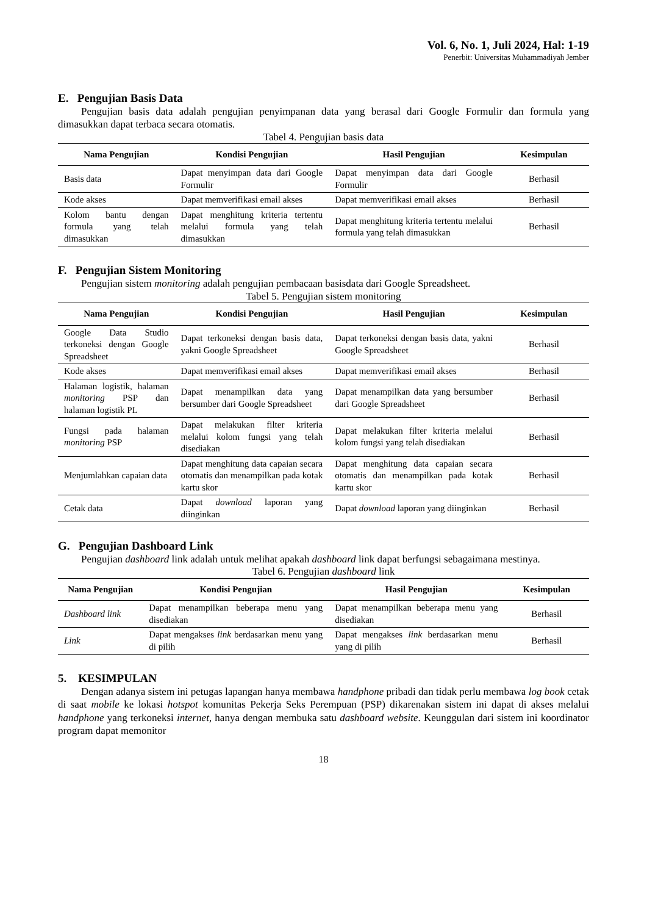Vol. 6, No. 1, Juli 2024, Hal: 1-19
Penerbit: Universitas Muhammadiyah Jember
E. Pengujian Basis Data
Pengujian basis data adalah pengujian penyimpanan data yang berasal dari Google Formulir dan formula yang dimasukkan dapat terbaca secara otomatis.
Tabel 4. Pengujian basis data
| Nama Pengujian | Kondisi Pengujian | Hasil Pengujian | Kesimpulan |
| --- | --- | --- | --- |
| Basis data | Dapat menyimpan data dari Google Formulir | Dapat menyimpan data dari Google Formulir | Berhasil |
| Kode akses | Dapat memverifikasi email akses | Dapat memverifikasi email akses | Berhasil |
| Kolom bantu dengan formula yang telah dimasukkan | Dapat menghitung kriteria tertentu melalui formula yang telah dimasukkan | Dapat menghitung kriteria tertentu melalui formula yang telah dimasukkan | Berhasil |
F. Pengujian Sistem Monitoring
Pengujian sistem monitoring adalah pengujian pembacaan basisdata dari Google Spreadsheet.
Tabel 5. Pengujian sistem monitoring
| Nama Pengujian | Kondisi Pengujian | Hasil Pengujian | Kesimpulan |
| --- | --- | --- | --- |
| Google Data Studio terkoneksi dengan Google Spreadsheet | Dapat terkoneksi dengan basis data, yakni Google Spreadsheet | Dapat terkoneksi dengan basis data, yakni Google Spreadsheet | Berhasil |
| Kode akses | Dapat memverifikasi email akses | Dapat memverifikasi email akses | Berhasil |
| Halaman logistik, halaman monitoring PSP dan halaman logistik PL | Dapat menampilkan data yang bersumber dari Google Spreadsheet | Dapat menampilkan data yang bersumber dari Google Spreadsheet | Berhasil |
| Fungsi pada halaman monitoring PSP | Dapat melakukan filter kriteria melalui kolom fungsi yang telah disediakan | Dapat melakukan filter kriteria melalui kolom fungsi yang telah disediakan | Berhasil |
| Menjumlahkan capaian data | Dapat menghitung data capaian secara otomatis dan menampilkan pada kotak kartu skor | Dapat menghitung data capaian secara otomatis dan menampilkan pada kotak kartu skor | Berhasil |
| Cetak data | Dapat download laporan yang diinginkan | Dapat download laporan yang diinginkan | Berhasil |
G. Pengujian Dashboard Link
Pengujian dashboard link adalah untuk melihat apakah dashboard link dapat berfungsi sebagaimana mestinya.
Tabel 6. Pengujian dashboard link
| Nama Pengujian | Kondisi Pengujian | Hasil Pengujian | Kesimpulan |
| --- | --- | --- | --- |
| Dashboard link | Dapat menampilkan beberapa menu yang disediakan | Dapat menampilkan beberapa menu yang disediakan | Berhasil |
| Link | Dapat mengakses link berdasarkan menu yang di pilih | Dapat mengakses link berdasarkan menu yang di pilih | Berhasil |
5. KESIMPULAN
Dengan adanya sistem ini petugas lapangan hanya membawa handphone pribadi dan tidak perlu membawa log book cetak di saat mobile ke lokasi hotspot komunitas Pekerja Seks Perempuan (PSP) dikarenakan sistem ini dapat di akses melalui handphone yang terkoneksi internet, hanya dengan membuka satu dashboard website. Keunggulan dari sistem ini koordinator program dapat memonitor
18